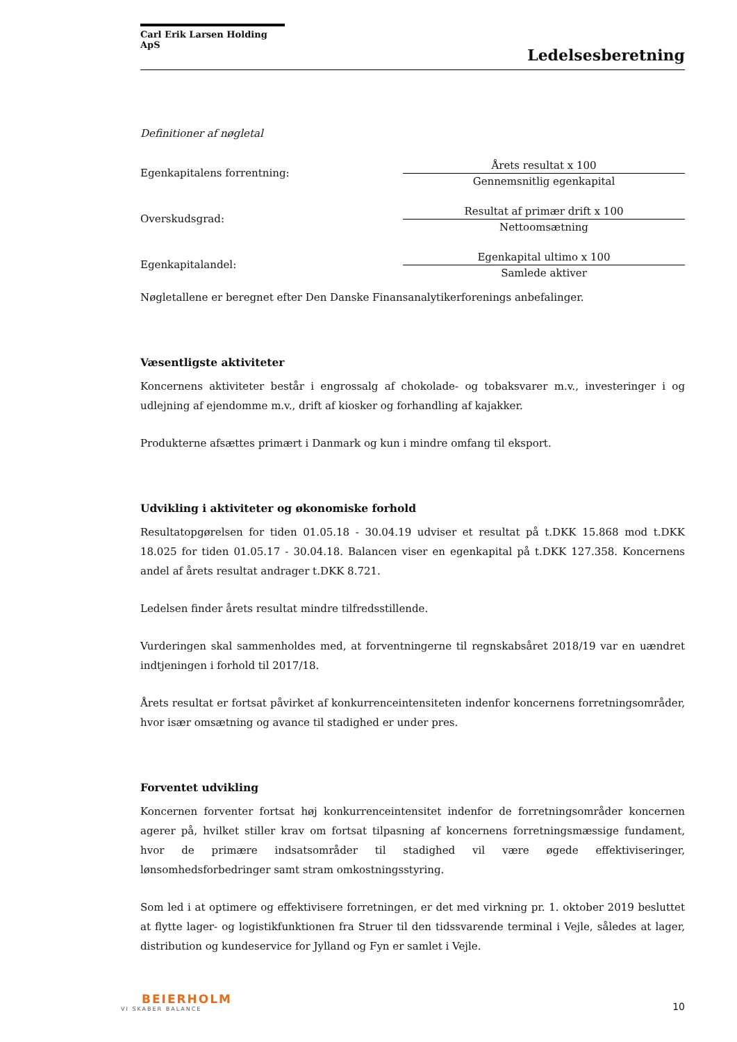Carl Erik Larsen Holding ApS
Ledelsesberetning
Definitioner af nøgletal
Egenkapitalens forrentning:
Årets resultat x 100
Gennemsnitlig egenkapital
Overskudsgrad:
Resultat af primær drift x 100
Nettoomsætning
Egenkapitalandel:
Egenkapital ultimo x 100
Samlede aktiver
Nøgletallene er beregnet efter Den Danske Finansanalytikerforenings anbefalinger.
Væsentligste aktiviteter
Koncernens aktiviteter består i engrossalg af chokolade- og tobaksvarer m.v., investeringer i og udlejning af ejendomme m.v., drift af kiosker og forhandling af kajakker.
Produkterne afsættes primært i Danmark og kun i mindre omfang til eksport.
Udvikling i aktiviteter og økonomiske forhold
Resultatopgørelsen for tiden 01.05.18 - 30.04.19 udviser et resultat på t.DKK 15.868 mod t.DKK 18.025 for tiden 01.05.17 - 30.04.18. Balancen viser en egenkapital på t.DKK 127.358. Koncernens andel af årets resultat andrager t.DKK 8.721.
Ledelsen finder årets resultat mindre tilfredsstillende.
Vurderingen skal sammenholdes med, at forventningerne til regnskabsåret 2018/19 var en uændret indtjeningen i forhold til 2017/18.
Årets resultat er fortsat påvirket af konkurrenceintensiteten indenfor koncernens forretningsområder, hvor især omsætning og avance til stadighed er under pres.
Forventet udvikling
Koncernen forventer fortsat høj konkurrenceintensitet indenfor de forretningsområder koncernen agerer på, hvilket stiller krav om fortsat tilpasning af koncernens forretningsmæssige fundament, hvor de primære indsatsområder til stadighed vil være øgede effektiviseringer, lønsomhedsforbedringer samt stram omkostningsstyring.
Som led i at optimere og effektivisere forretningen, er det med virkning pr. 1. oktober 2019 besluttet at flytte lager- og logistikfunktionen fra Struer til den tidssvarende terminal i Vejle, således at lager, distribution og kundeservice for Jylland og Fyn er samlet i Vejle.
BEIERHOLM
VI SKABER BALANCE
10